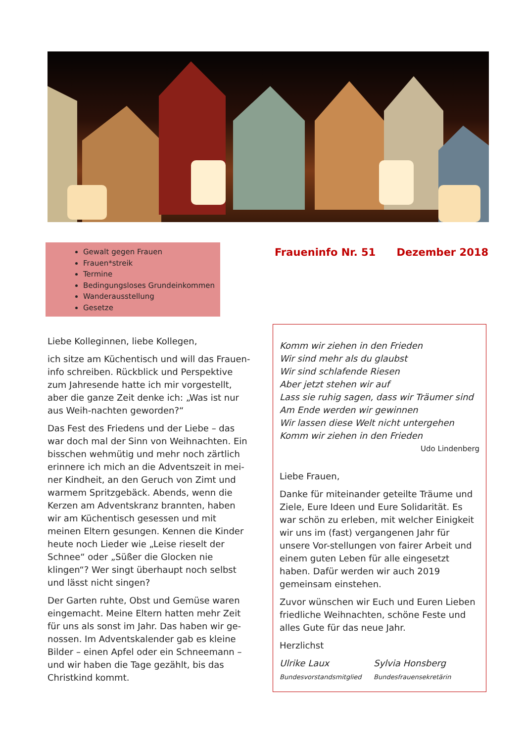Gewalt gegen Frauen
Frauen*streik
Termine
Bedingungsloses Grundeinkommen
Wanderausstellung
Gesetze
Fraueninfo Nr. 51 Dezember 2018
Liebe Kolleginnen, liebe Kollegen,
ich sitze am Küchentisch und will das Frauen-info schreiben. Rückblick und Perspektive zum Jahresende hatte ich mir vorgestellt, aber die ganze Zeit denke ich: „Was ist nur aus Weih-nachten geworden?“
Das Fest des Friedens und der Liebe – das war doch mal der Sinn von Weihnachten. Ein bisschen wehmütig und mehr noch zärtlich erinnere ich mich an die Adventszeit in mei-ner Kindheit, an den Geruch von Zimt und warmem Spritzgebäck. Abends, wenn die Kerzen am Adventskranz brannten, haben wir am Küchentisch gesessen und mit meinen Eltern gesungen. Kennen die Kinder heute noch Lieder wie „Leise rieselt der Schnee“ oder „Süßer die Glocken nie klingen“? Wer singt überhaupt noch selbst und lässt nicht singen?
Der Garten ruhte, Obst und Gemüse waren eingemacht. Meine Eltern hatten mehr Zeit für uns als sonst im Jahr. Das haben wir ge-nossen. Im Adventskalender gab es kleine Bilder – einen Apfel oder ein Schneemann – und wir haben die Tage gezählt, bis das Christkind kommt.
Komm wir ziehen in den Frieden
Wir sind mehr als du glaubst
Wir sind schlafende Riesen
Aber jetzt stehen wir auf
Lass sie ruhig sagen, dass wir Träumer sind
Am Ende werden wir gewinnen
Wir lassen diese Welt nicht untergehen
Komm wir ziehen in den Frieden
Udo Lindenberg
Liebe Frauen,
Danke für miteinander geteilte Träume und Ziele, Eure Ideen und Eure Solidarität. Es war schön zu erleben, mit welcher Einigkeit wir uns im (fast) vergangenen Jahr für unsere Vor-stellungen von fairer Arbeit und einem guten Leben für alle eingesetzt haben. Dafür werden wir auch 2019 gemeinsam einstehen.
Zuvor wünschen wir Euch und Euren Lieben friedliche Weihnachten, schöne Feste und alles Gute für das neue Jahr.
Herzlichst
Ulrike Laux
Bundesvorstandsmitglied
Sylvia Honsberg
Bundesfrauensekretärin